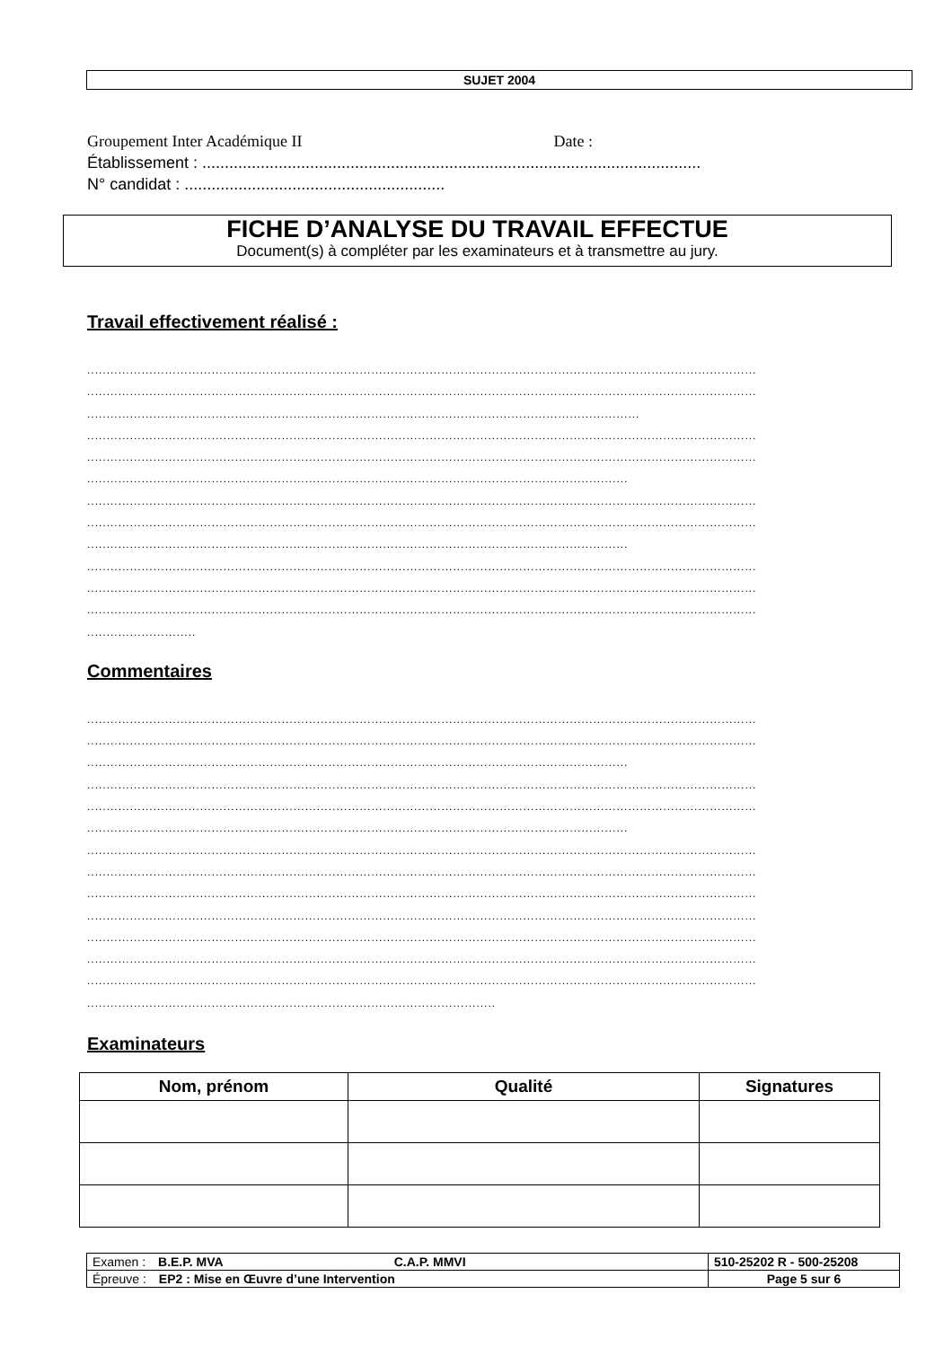SUJET 2004
Groupement Inter Académique II Date :
Établissement : ...............................................................................................................
N° candidat : ..........................................................
FICHE D’ANALYSE DU TRAVAIL EFFECTUE
Document(s) à compléter par les examinateurs et à transmettre au jury.
Travail effectivement réalisé :
............................................................................................................................................................................
............................................................................................................................................................................
..............................................................................................................................................
............................................................................................................................................................................
............................................................................................................................................................................
...........................................................................................................................................
............................................................................................................................................................................
............................................................................................................................................................................
...........................................................................................................................................
............................................................................................................................................................................
............................................................................................................................................................................
............................................................................................................................................................................
............................
Commentaires
............................................................................................................................................................................
............................................................................................................................................................................
...........................................................................................................................................
............................................................................................................................................................................
............................................................................................................................................................................
...........................................................................................................................................
............................................................................................................................................................................
............................................................................................................................................................................
............................................................................................................................................................................
............................................................................................................................................................................
............................................................................................................................................................................
............................................................................................................................................................................
............................................................................................................................................................................
.........................................................................................................
Examinateurs
| Nom, prénom | Qualité | Signatures |
| --- | --- | --- |
| Examen : B.E.P. MVA C.A.P. MMVI | 510-25202 R - 500-25208 |
| Épreuve : EP2 : Mise en Œuvre d’une Intervention | Page 5 sur 6 |